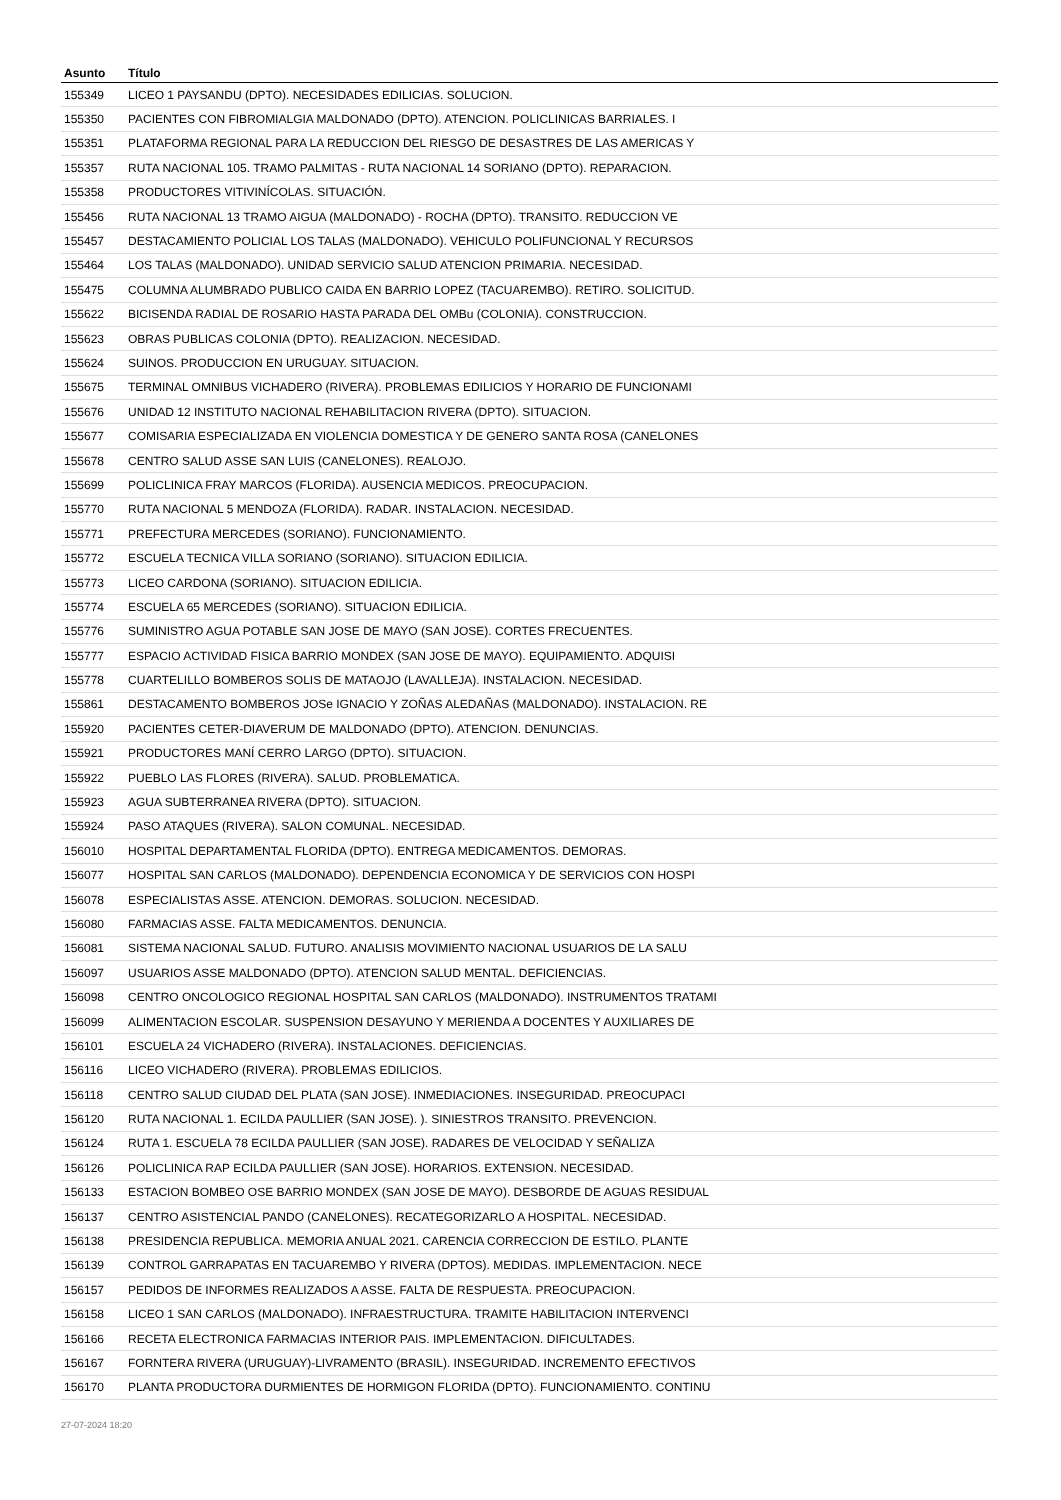| Asunto | Título |
| --- | --- |
| 155349 | LICEO 1 PAYSANDU (DPTO). NECESIDADES EDILICIAS. SOLUCION. |
| 155350 | PACIENTES CON FIBROMIALGIA MALDONADO (DPTO). ATENCION. POLICLINICAS BARRIALES. I |
| 155351 | PLATAFORMA REGIONAL PARA LA REDUCCION DEL RIESGO DE DESASTRES DE LAS AMERICAS Y |
| 155357 | RUTA NACIONAL 105. TRAMO PALMITAS - RUTA NACIONAL 14 SORIANO (DPTO). REPARACION. |
| 155358 | PRODUCTORES VITIVINÍCOLAS. SITUACIÓN. |
| 155456 | RUTA NACIONAL 13 TRAMO AIGUA (MALDONADO) - ROCHA (DPTO). TRANSITO. REDUCCION VE |
| 155457 | DESTACAMIENTO POLICIAL LOS TALAS (MALDONADO). VEHICULO POLIFUNCIONAL Y RECURSOS |
| 155464 | LOS TALAS (MALDONADO). UNIDAD SERVICIO SALUD ATENCION PRIMARIA. NECESIDAD. |
| 155475 | COLUMNA ALUMBRADO PUBLICO CAIDA EN BARRIO LOPEZ (TACUAREMBO). RETIRO. SOLICITUD. |
| 155622 | BICISENDA RADIAL DE ROSARIO HASTA PARADA DEL OMBu (COLONIA). CONSTRUCCION. |
| 155623 | OBRAS PUBLICAS COLONIA (DPTO). REALIZACION. NECESIDAD. |
| 155624 | SUINOS. PRODUCCION EN URUGUAY. SITUACION. |
| 155675 | TERMINAL OMNIBUS VICHADERO (RIVERA). PROBLEMAS EDILICIOS Y HORARIO DE FUNCIONAMI |
| 155676 | UNIDAD 12 INSTITUTO NACIONAL REHABILITACION RIVERA (DPTO). SITUACION. |
| 155677 | COMISARIA ESPECIALIZADA EN VIOLENCIA DOMESTICA Y DE GENERO SANTA ROSA (CANELONES |
| 155678 | CENTRO SALUD ASSE SAN LUIS (CANELONES). REALOJO. |
| 155699 | POLICLINICA FRAY MARCOS (FLORIDA). AUSENCIA MEDICOS. PREOCUPACION. |
| 155770 | RUTA NACIONAL 5 MENDOZA (FLORIDA). RADAR. INSTALACION. NECESIDAD. |
| 155771 | PREFECTURA MERCEDES (SORIANO). FUNCIONAMIENTO. |
| 155772 | ESCUELA TECNICA VILLA SORIANO (SORIANO). SITUACION EDILICIA. |
| 155773 | LICEO CARDONA (SORIANO). SITUACION EDILICIA. |
| 155774 | ESCUELA 65 MERCEDES (SORIANO). SITUACION EDILICIA. |
| 155776 | SUMINISTRO AGUA POTABLE SAN JOSE DE MAYO (SAN JOSE). CORTES FRECUENTES. |
| 155777 | ESPACIO ACTIVIDAD FISICA BARRIO MONDEX (SAN JOSE DE MAYO). EQUIPAMIENTO. ADQUISI |
| 155778 | CUARTELILLO BOMBEROS SOLIS DE MATAOJO (LAVALLEJA). INSTALACION. NECESIDAD. |
| 155861 | DESTACAMENTO BOMBEROS JOSe IGNACIO Y ZOÑAS ALEDAÑAS (MALDONADO). INSTALACION. RE |
| 155920 | PACIENTES CETER-DIAVERUM DE MALDONADO (DPTO). ATENCION. DENUNCIAS. |
| 155921 | PRODUCTORES MANÍ CERRO LARGO (DPTO). SITUACION. |
| 155922 | PUEBLO LAS FLORES (RIVERA). SALUD. PROBLEMATICA. |
| 155923 | AGUA SUBTERRANEA RIVERA (DPTO). SITUACION. |
| 155924 | PASO ATAQUES (RIVERA). SALON COMUNAL. NECESIDAD. |
| 156010 | HOSPITAL DEPARTAMENTAL FLORIDA (DPTO). ENTREGA MEDICAMENTOS. DEMORAS. |
| 156077 | HOSPITAL SAN CARLOS (MALDONADO). DEPENDENCIA ECONOMICA Y DE SERVICIOS CON HOSPI |
| 156078 | ESPECIALISTAS ASSE. ATENCION. DEMORAS. SOLUCION. NECESIDAD. |
| 156080 | FARMACIAS ASSE. FALTA MEDICAMENTOS. DENUNCIA. |
| 156081 | SISTEMA NACIONAL SALUD. FUTURO. ANALISIS MOVIMIENTO NACIONAL USUARIOS DE LA SALU |
| 156097 | USUARIOS ASSE MALDONADO (DPTO). ATENCION SALUD MENTAL. DEFICIENCIAS. |
| 156098 | CENTRO ONCOLOGICO REGIONAL HOSPITAL SAN CARLOS (MALDONADO). INSTRUMENTOS TRATAMI |
| 156099 | ALIMENTACION ESCOLAR. SUSPENSION DESAYUNO Y MERIENDA A DOCENTES Y AUXILIARES DE |
| 156101 | ESCUELA 24 VICHADERO (RIVERA). INSTALACIONES. DEFICIENCIAS. |
| 156116 | LICEO VICHADERO (RIVERA). PROBLEMAS EDILICIOS. |
| 156118 | CENTRO SALUD CIUDAD DEL PLATA (SAN JOSE). INMEDIACIONES. INSEGURIDAD. PREOCUPACI |
| 156120 | RUTA NACIONAL 1. ECILDA PAULLIER (SAN JOSE). ). SINIESTROS TRANSITO. PREVENCION. |
| 156124 | RUTA 1. ESCUELA 78 ECILDA PAULLIER (SAN JOSE). RADARES DE VELOCIDAD Y SEÑALIZA |
| 156126 | POLICLINICA RAP ECILDA PAULLIER (SAN JOSE). HORARIOS. EXTENSION. NECESIDAD. |
| 156133 | ESTACION BOMBEO OSE BARRIO MONDEX (SAN JOSE DE MAYO). DESBORDE DE AGUAS RESIDUAL |
| 156137 | CENTRO ASISTENCIAL PANDO (CANELONES). RECATEGORIZARLO A HOSPITAL. NECESIDAD. |
| 156138 | PRESIDENCIA REPUBLICA. MEMORIA ANUAL 2021. CARENCIA CORRECCION DE ESTILO. PLANTE |
| 156139 | CONTROL GARRAPATAS EN TACUAREMBO Y RIVERA (DPTOS). MEDIDAS. IMPLEMENTACION. NECE |
| 156157 | PEDIDOS DE INFORMES REALIZADOS A ASSE. FALTA DE RESPUESTA. PREOCUPACION. |
| 156158 | LICEO 1 SAN CARLOS (MALDONADO). INFRAESTRUCTURA. TRAMITE HABILITACION INTERVENCI |
| 156166 | RECETA ELECTRONICA FARMACIAS INTERIOR PAIS. IMPLEMENTACION. DIFICULTADES. |
| 156167 | FORNTERA RIVERA (URUGUAY)-LIVRAMENTO (BRASIL). INSEGURIDAD. INCREMENTO EFECTIVOS |
| 156170 | PLANTA PRODUCTORA DURMIENTES DE HORMIGON FLORIDA (DPTO). FUNCIONAMIENTO. CONTINU |
27-07-2024 18:20